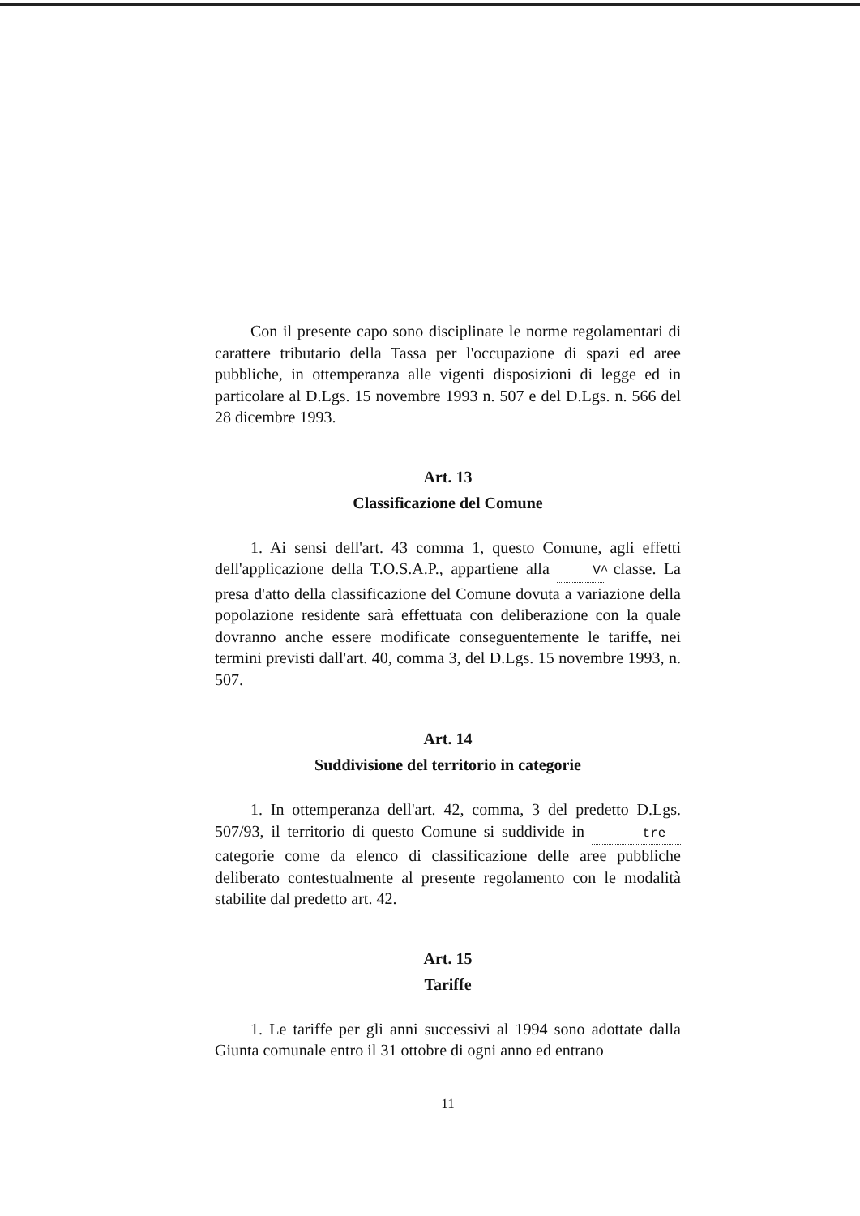Con il presente capo sono disciplinate le norme regolamentari di carattere tributario della Tassa per l'occupazione di spazi ed aree pubbliche, in ottemperanza alle vigenti disposizioni di legge ed in particolare al D.Lgs. 15 novembre 1993 n. 507 e del D.Lgs. n. 566 del 28 dicembre 1993.
Art. 13
Classificazione del Comune
1. Ai sensi dell'art. 43 comma 1, questo Comune, agli effetti dell'applicazione della T.O.S.A.P., appartiene alla V^ classe. La presa d'atto della classificazione del Comune dovuta a variazione della popolazione residente sarà effettuata con deliberazione con la quale dovranno anche essere modificate conseguentemente le tariffe, nei termini previsti dall'art. 40, comma 3, del D.Lgs. 15 novembre 1993, n. 507.
Art. 14
Suddivisione del territorio in categorie
1. In ottemperanza dell'art. 42, comma, 3 del predetto D.Lgs. 507/93, il territorio di questo Comune si suddivide in tre categorie come da elenco di classificazione delle aree pubbliche deliberato contestualmente al presente regolamento con le modalità stabilite dal predetto art. 42.
Art. 15
Tariffe
1. Le tariffe per gli anni successivi al 1994 sono adottate dalla Giunta comunale entro il 31 ottobre di ogni anno ed entrano
11